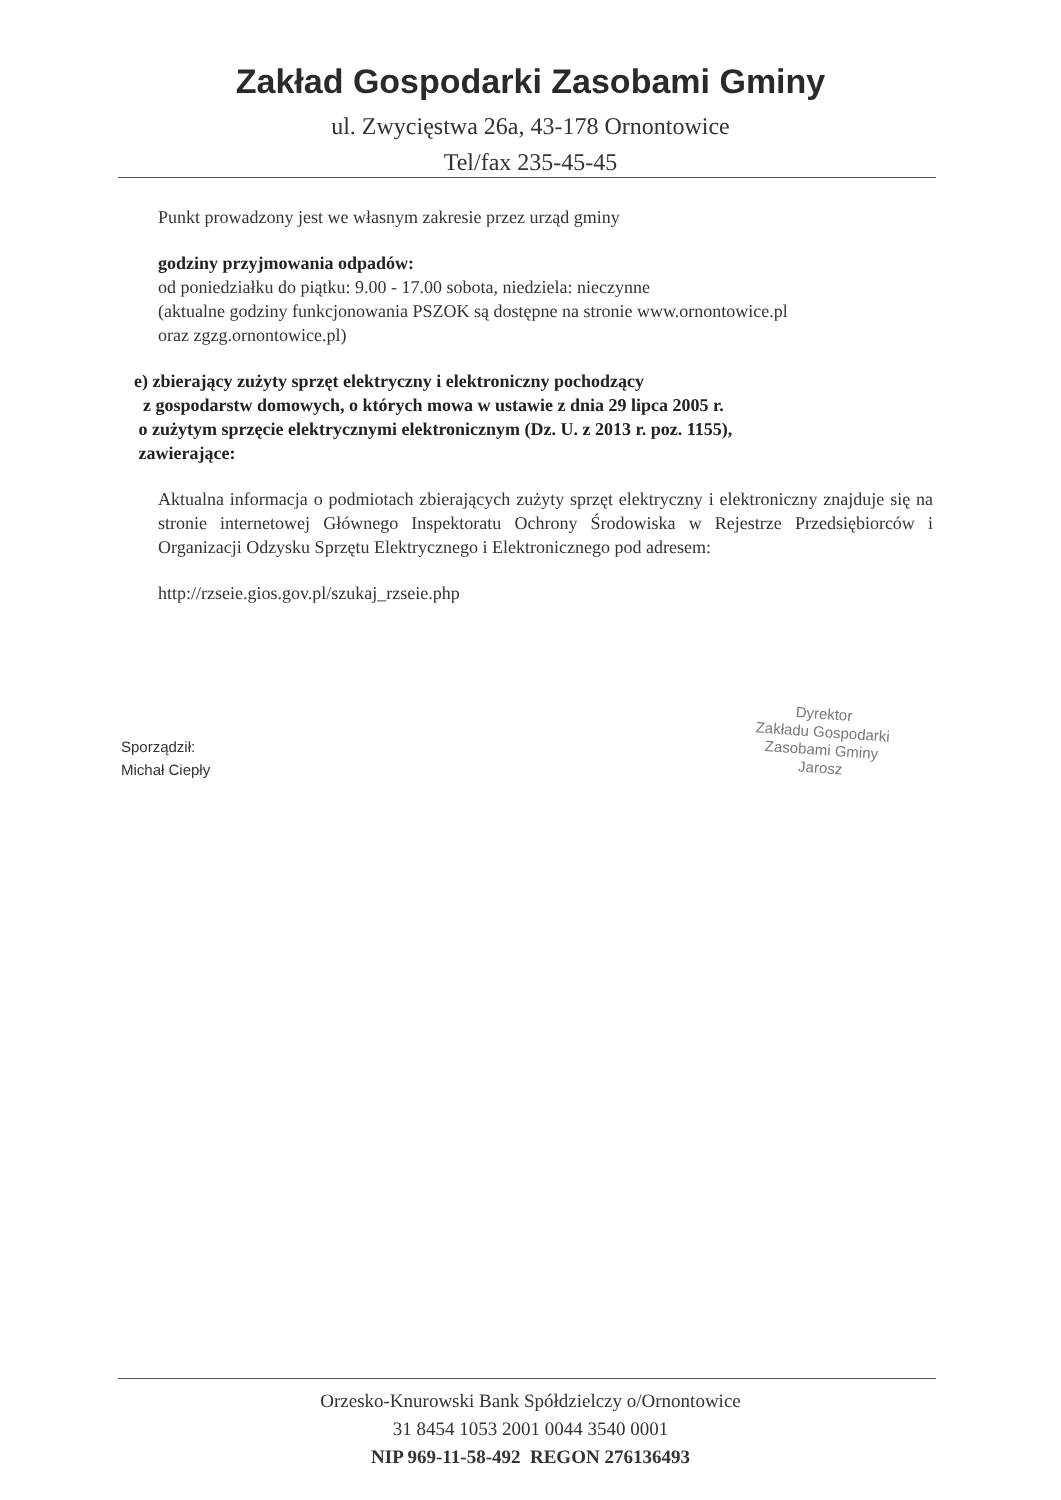Zakład Gospodarki Zasobami Gminy
ul. Zwycięstwa 26a, 43-178 Ornontowice
Tel/fax 235-45-45
Punkt prowadzony jest we własnym zakresie przez urząd gminy
godziny przyjmowania odpadów:
od poniedziałku do piątku: 9.00 - 17.00 sobota, niedziela: nieczynne
(aktualne godziny funkcjonowania PSZOK są dostępne na stronie www.ornontowice.pl
oraz zgzg.ornontowice.pl)
e) zbierający zużyty sprzęt elektryczny i elektroniczny pochodzący
z gospodarstw domowych, o których mowa w ustawie z dnia 29 lipca 2005 r.
o zużytym sprzęcie elektrycznymi elektronicznym (Dz. U. z 2013 r. poz. 1155),
zawierające:
Aktualna informacja o podmiotach zbierających zużyty sprzęt elektryczny i elektroniczny znajduje się na stronie internetowej Głównego Inspektoratu Ochrony Środowiska w Rejestrze Przedsiębiorców i Organizacji Odzysku Sprzętu Elektrycznego i Elektronicznego pod adresem:
http://rzseie.gios.gov.pl/szukaj_rzseie.php
Sporządził:
Michał Ciepły
Dyrektor
Zakładu Gospodarki
Zasobami Gminy
Jarosz
Orzesko-Knurowski Bank Spółdzielczy o/Ornontowice
31 8454 1053 2001 0044 3540 0001
NIP 969-11-58-492 REGON 276136493